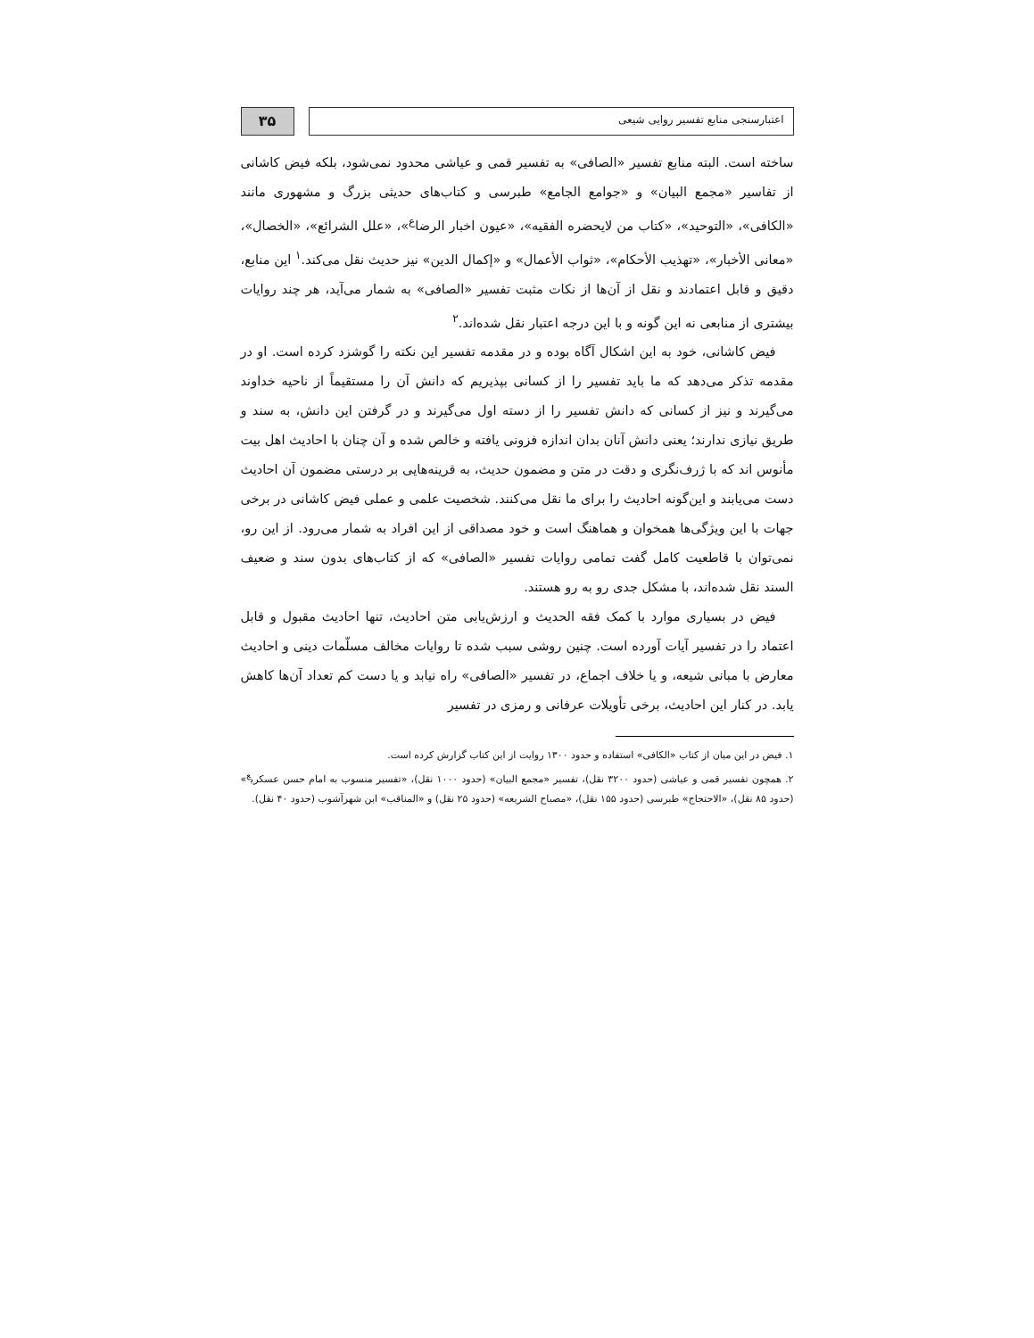اعتبارسنجی منابع تفسیر روایی شیعی
۳۵
ساخته است. البته منابع تفسیر «الصافی» به تفسیر قمی و عیاشی محدود نمی‌شود، بلکه فیض کاشانی از تفاسیر «مجمع البیان» و «جوامع الجامع» طبرسی و کتاب‌های حدیثی بزرگ و مشهوری مانند «الکافی»، «التوحید»، «کتاب من لایحضره الفقیه»، «عیون اخبار الرضا<sup>ع</sup>»، «علل الشرائع»، «الخصال»، «معانی الأخبار»، «تهذیب الأحکام»، «ثواب الأعمال» و «إکمال الدین» نیز حدیث نقل می‌کند.<sup>۱</sup> این منابع، دقیق و قابل اعتمادند و نقل از آن‌ها از نکات مثبت تفسیر «الصافی» به شمار می‌آید، هر چند روایات بیشتری از منابعی نه این گونه و با این درجه اعتبار نقل شده‌اند.<sup>۲</sup>
فیض کاشانی، خود به این اشکال آگاه بوده و در مقدمه تفسیر این نکته را گوشزد کرده است. او در مقدمه تذکر می‌دهد که ما باید تفسیر را از کسانی بپذیریم که دانش آن را مستقیماً از ناحیه خداوند می‌گیرند و نیز از کسانی که دانش تفسیر را از دسته اول می‌گیرند و در گرفتن این دانش، به سند و طریق نیازی ندارند؛ یعنی دانش آنان بدان اندازه فزونی یافته و خالص شده و آن چنان با احادیث اهل بیت مأنوس اند که با ژرف‌نگری و دقت در متن و مضمون حدیث، به قرینه‌هایی بر درستی مضمون آن احادیث دست می‌یابند و این‌گونه احادیث را برای ما نقل می‌کنند. شخصیت علمی و عملی فیض کاشانی در برخی جهات با این ویژگی‌ها همخوان و هماهنگ است و خود مصداقی از این افراد به شمار می‌رود. از این رو، نمی‌توان با قاطعیت کامل گفت تمامی روایات تفسیر «الصافی» که از کتاب‌های بدون سند و ضعیف السند نقل شده‌اند، با مشکل جدی رو به رو هستند.
فیض در بسیاری موارد با کمک فقه الحدیث و ارزش‌یابی متن احادیث، تنها احادیث مقبول و قابل اعتماد را در تفسیر آیات آورده است. چنین روشی سبب شده تا روایات مخالف مسلّمات دینی و احادیث معارض با مبانی شیعه، و یا خلاف اجماع، در تفسیر «الصافی» راه نیابد و یا دست کم تعداد آن‌ها کاهش یابد. در کنار این احادیث، برخی تأویلات عرفانی و رمزی در تفسیر
۱. فیض در این میان از کتاب «الکافی» استفاده و حدود ۱۳۰۰ روایت از این کتاب گزارش کرده است.
۲. همچون تفسیر قمی و عیاشی (حدود ۳۲۰۰ نقل)، تفسیر «مجمع البیان» (حدود ۱۰۰۰ نقل)، «تفسیر منسوب به امام حسن عسکری<sup>ع</sup>» (حدود ۸۵ نقل)، «الاحتجاج» طبرسی (حدود ۱۵۵ نقل)، «مصباح الشریعه» (حدود ۲۵ نقل) و «المناقب» ابن شهرآشوب (حدود ۴۰ نقل).